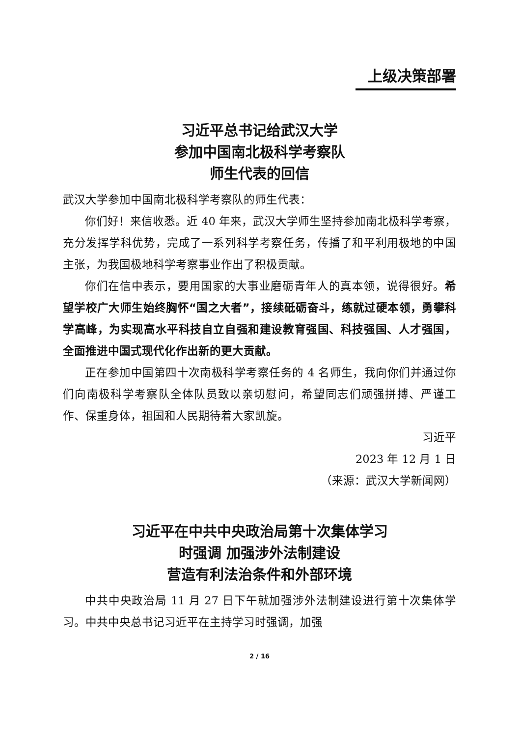上级决策部署
习近平总书记给武汉大学
参加中国南北极科学考察队
师生代表的回信
武汉大学参加中国南北极科学考察队的师生代表：
你们好！来信收悉。近 40 年来，武汉大学师生坚持参加南北极科学考察，充分发挥学科优势，完成了一系列科学考察任务，传播了和平利用极地的中国主张，为我国极地科学考察事业作出了积极贡献。
你们在信中表示，要用国家的大事业磨砺青年人的真本领，说得很好。希望学校广大师生始终胸怀“国之大者”，接续砥砺奋斗，练就过硬本领，勇攀科学高峰，为实现高水平科技自立自强和建设教育强国、科技强国、人才强国，全面推进中国式现代化作出新的更大贡献。
正在参加中国第四十次南极科学考察任务的 4 名师生，我向你们并通过你们向南极科学考察队全体队员致以亲切慰问，希望同志们顽强拼搏、严谨工作、保重身体，祖国和人民期待着大家凯旋。
习近平
2023 年 12 月 1 日
（来源：武汉大学新闻网）
习近平在中共中央政治局第十次集体学习
时强调 加强涉外法制建设
营造有利法治条件和外部环境
中共中央政治局 11 月 27 日下午就加强涉外法制建设进行第十次集体学习。中共中央总书记习近平在主持学习时强调，加强
2 / 16